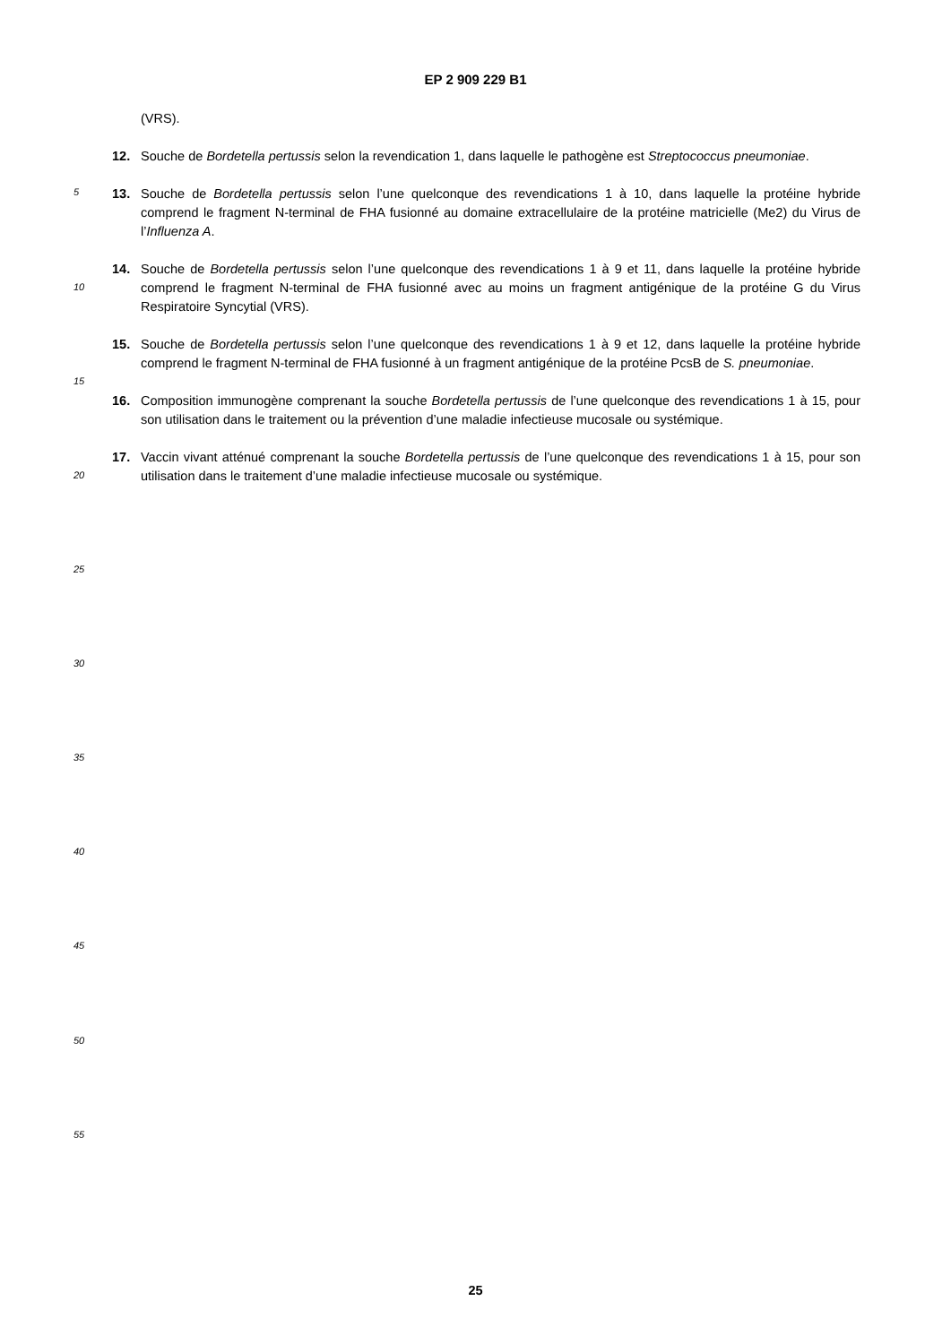EP 2 909 229 B1
(VRS).
12. Souche de Bordetella pertussis selon la revendication 1, dans laquelle le pathogène est Streptococcus pneumoniae.
13. Souche de Bordetella pertussis selon l’une quelconque des revendications 1 à 10, dans laquelle la protéine hybride comprend le fragment N-terminal de FHA fusionné au domaine extracellulaire de la protéine matricielle (Me2) du Virus de l’Influenza A.
14. Souche de Bordetella pertussis selon l’une quelconque des revendications 1 à 9 et 11, dans laquelle la protéine hybride comprend le fragment N-terminal de FHA fusionné avec au moins un fragment antigénique de la protéine G du Virus Respiratoire Syncytial (VRS).
15. Souche de Bordetella pertussis selon l’une quelconque des revendications 1 à 9 et 12, dans laquelle la protéine hybride comprend le fragment N-terminal de FHA fusionné à un fragment antigénique de la protéine PcsB de S. pneumoniae.
16. Composition immunogène comprenant la souche Bordetella pertussis de l’une quelconque des revendications 1 à 15, pour son utilisation dans le traitement ou la prévention d’une maladie infectieuse mucosale ou systémique.
17. Vaccin vivant atténué comprenant la souche Bordetella pertussis de l’une quelconque des revendications 1 à 15, pour son utilisation dans le traitement d’une maladie infectieuse mucosale ou systémique.
5
10
15
20
25
30
35
40
45
50
55
25